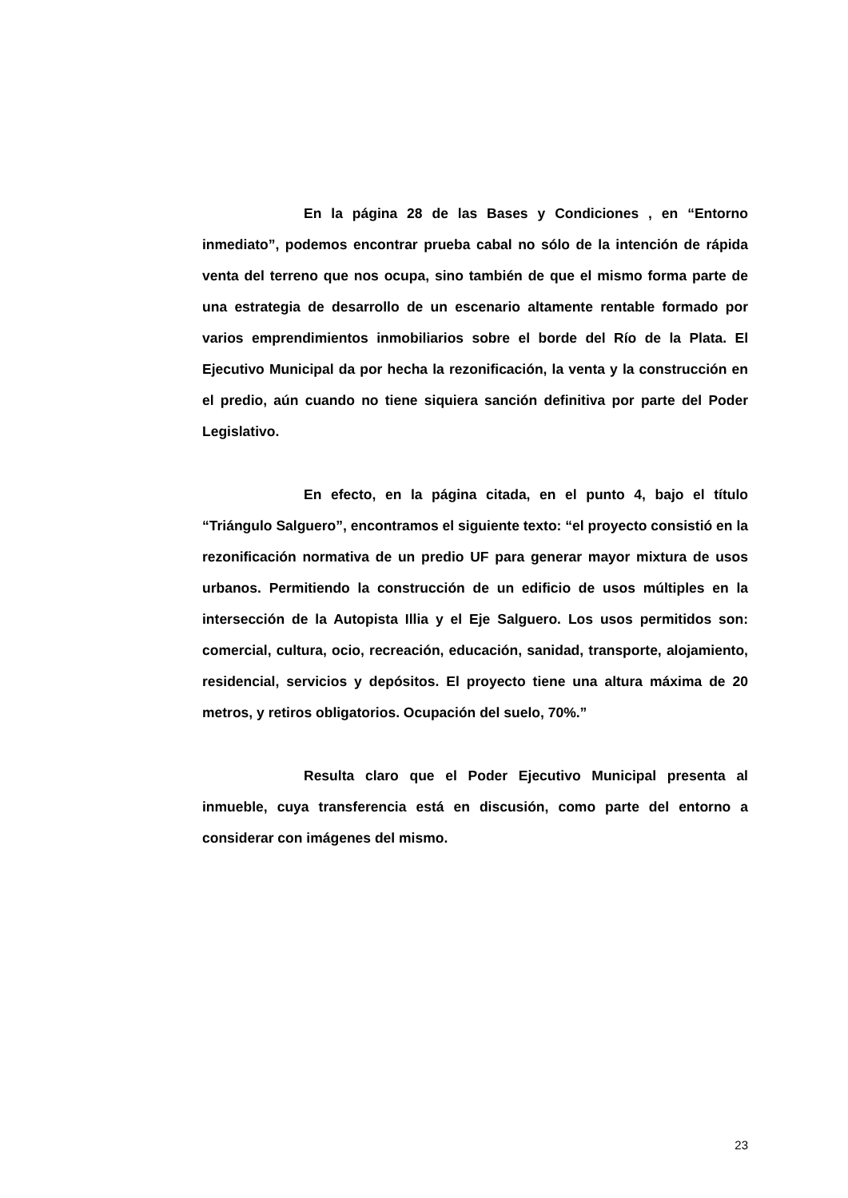En la página 28 de las Bases y Condiciones , en “Entorno inmediato”, podemos encontrar prueba cabal no sólo de la intención de rápida venta del terreno que nos ocupa, sino también de que el mismo forma parte de una estrategia de desarrollo de un escenario altamente rentable formado por varios emprendimientos inmobiliarios sobre el borde del Río de la Plata. El Ejecutivo Municipal da por hecha la rezonificación, la venta y la construcción en el predio, aún cuando no tiene siquiera sanción definitiva por parte del Poder Legislativo.
En efecto, en la página citada, en el punto 4, bajo el título “Triángulo Salguero”, encontramos el siguiente texto: “el proyecto consistió en la rezonificación normativa de un predio UF para generar mayor mixtura de usos urbanos. Permitiendo la construcción de un edificio de usos múltiples en la intersección de la Autopista Illia y el Eje Salguero. Los usos permitidos son: comercial, cultura, ocio, recreación, educación, sanidad, transporte, alojamiento, residencial, servicios y depósitos. El proyecto tiene una altura máxima de 20 metros, y retiros obligatorios. Ocupación del suelo, 70%.”
Resulta claro que el Poder Ejecutivo Municipal presenta al inmueble, cuya transferencia está en discusión, como parte del entorno a considerar con imágenes del mismo.
23